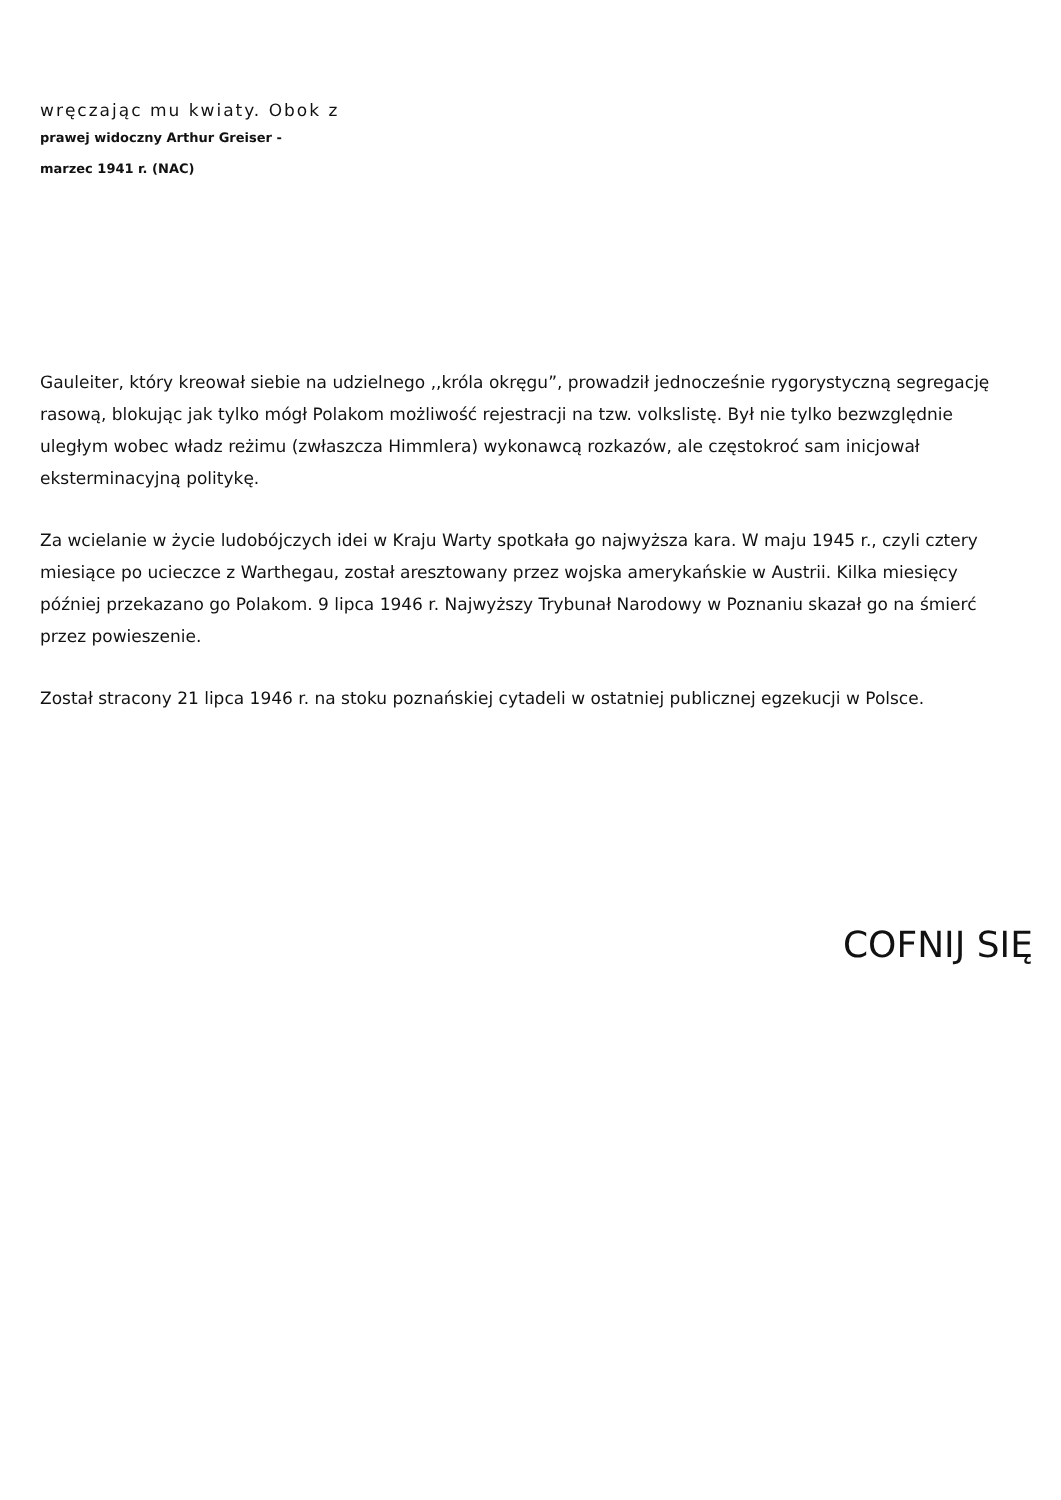wręczając mu kwiaty. Obok z
prawej widoczny Arthur Greiser -
marzec 1941 r. (NAC)
Gauleiter, który kreował siebie na udzielnego ,,króla okręgu”, prowadził jednocześnie rygorystyczną segregację rasową, blokując jak tylko mógł Polakom możliwość rejestracji na tzw. volkslistę. Był nie tylko bezwzględnie uległym wobec władz reżimu (zwłaszcza Himmlera) wykonawcą rozkazów, ale częstokroć sam inicjował eksterminacyjną politykę.
Za wcielanie w życie ludobójczych idei w Kraju Warty spotkała go najwyższa kara. W maju 1945 r., czyli cztery miesiące po ucieczce z Warthegau, został aresztowany przez wojska amerykańskie w Austrii. Kilka miesięcy później przekazano go Polakom. 9 lipca 1946 r. Najwyższy Trybunał Narodowy w Poznaniu skazał go na śmierć przez powieszenie.
Został stracony 21 lipca 1946 r. na stoku poznańskiej cytadeli w ostatniej publicznej egzekucji w Polsce.
COFNIJ SIĘ